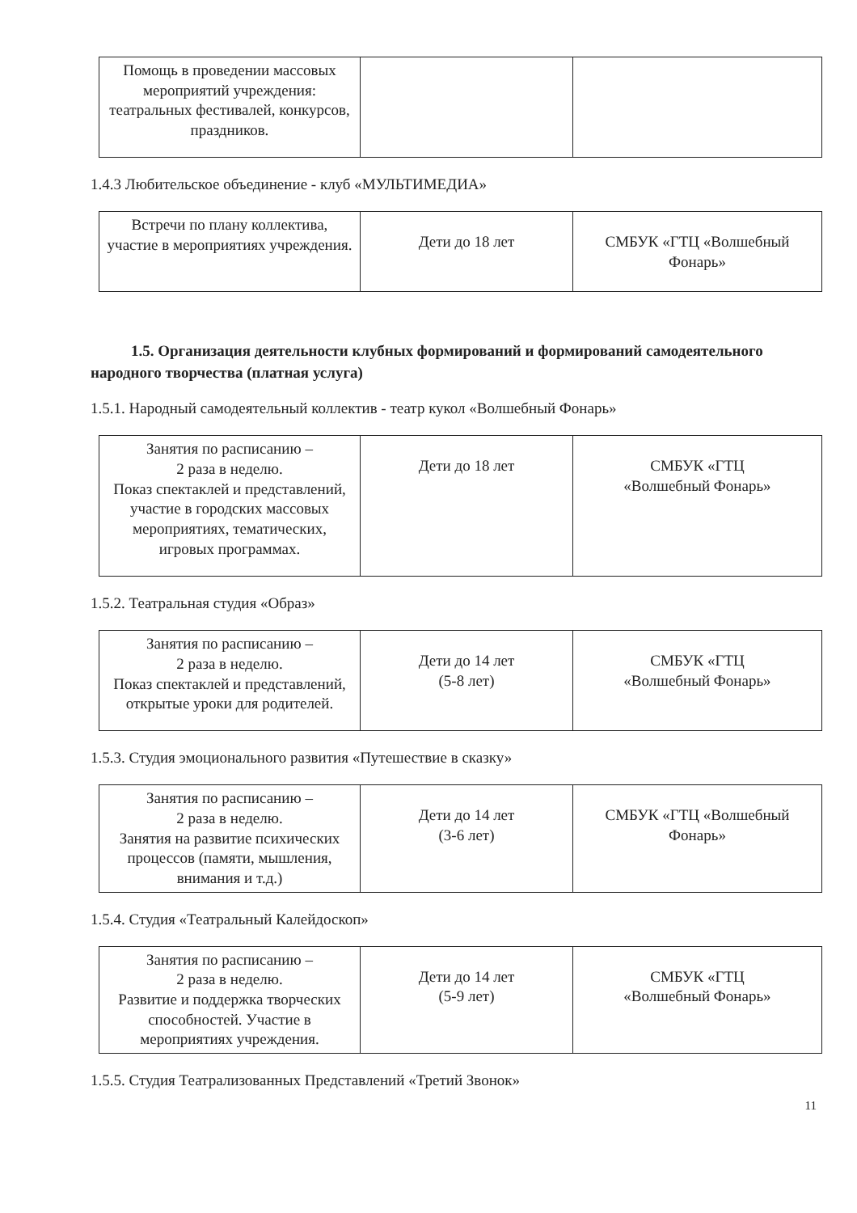| Помощь в проведении массовых мероприятий учреждения: театральных фестивалей, конкурсов, праздников. | | |
1.4.3 Любительское объединение - клуб «МУЛЬТИМЕДИА»
| Встречи по плану коллектива, участие в мероприятиях учреждения. | Дети до 18 лет | СМБУК «ГТЦ «Волшебный Фонарь» |
1.5. Организация деятельности клубных формирований и формирований самодеятельного народного творчества (платная услуга)
1.5.1. Народный самодеятельный коллектив - театр кукол «Волшебный Фонарь»
| Занятия по расписанию – 2 раза в неделю. Показ спектаклей и представлений, участие в городских массовых мероприятиях, тематических, игровых программах. | Дети до 18 лет | СМБУК «ГТЦ «Волшебный Фонарь» |
1.5.2. Театральная студия «Образ»
| Занятия по расписанию – 2 раза в неделю. Показ спектаклей и представлений, открытые уроки для родителей. | Дети до 14 лет (5-8 лет) | СМБУК «ГТЦ «Волшебный Фонарь» |
1.5.3. Студия эмоционального развития «Путешествие в сказку»
| Занятия по расписанию – 2 раза в неделю. Занятия на развитие психических процессов (памяти, мышления, внимания и т.д.) | Дети до 14 лет (3-6 лет) | СМБУК «ГТЦ «Волшебный Фонарь» |
1.5.4. Студия «Театральный Калейдоскоп»
| Занятия по расписанию – 2 раза в неделю. Развитие и поддержка творческих способностей. Участие в мероприятиях учреждения. | Дети до 14 лет (5-9 лет) | СМБУК «ГТЦ «Волшебный Фонарь» |
1.5.5. Студия Театрализованных Представлений «Третий Звонок»
11